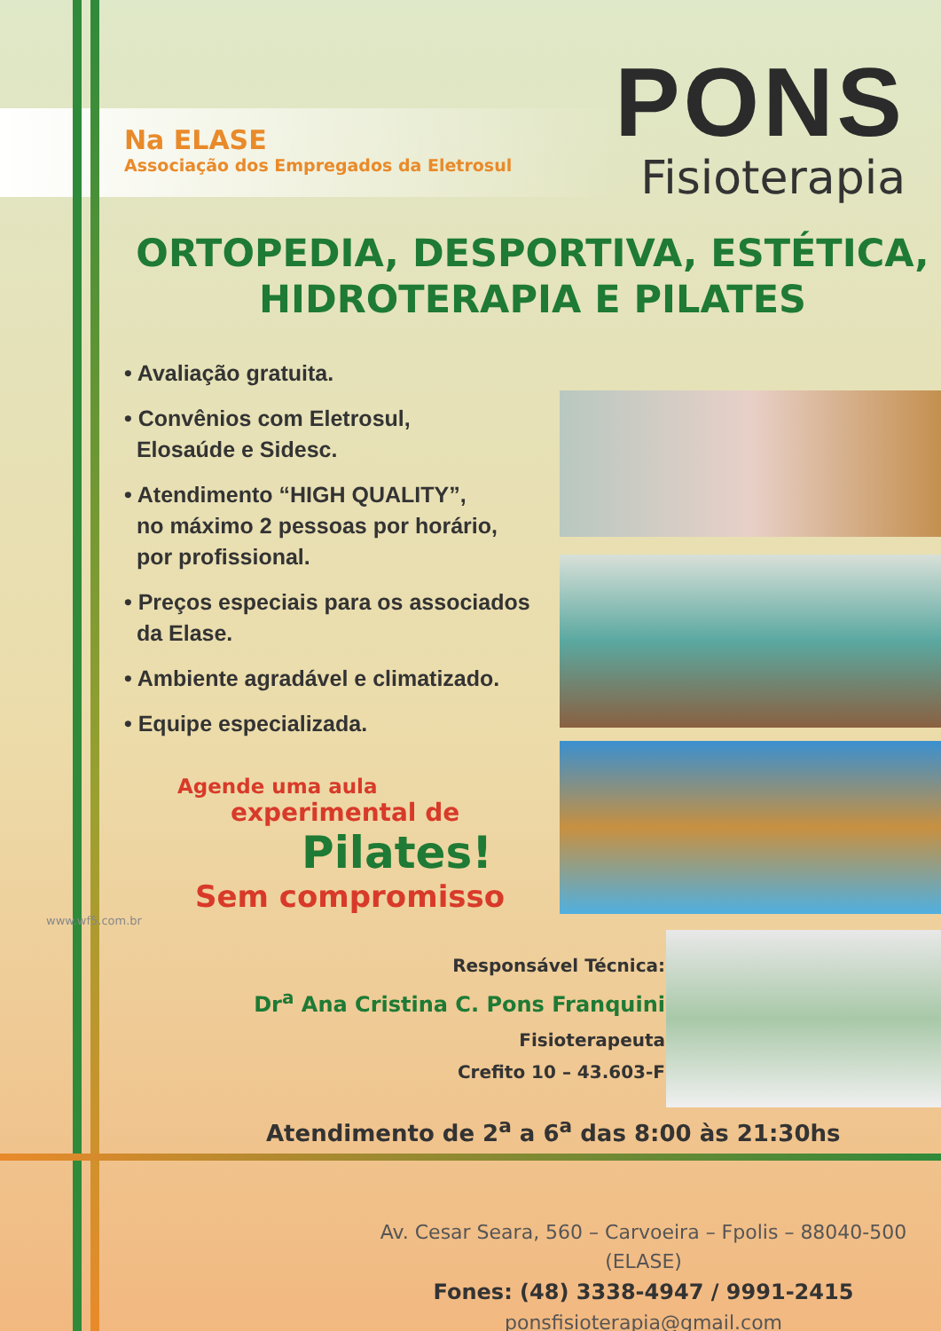Na ELASE
Associação dos Empregados da Eletrosul
PONS
Fisioterapia
ORTOPEDIA, DESPORTIVA, ESTÉTICA,
HIDROTERAPIA E PILATES
• Avaliação gratuita.
• Convênios com Eletrosul,
Elosaúde e Sidesc.
• Atendimento “HIGH QUALITY”,
no máximo 2 pessoas por horário,
por profissional.
• Preços especiais para os associados
da Elase.
• Ambiente agradável e climatizado.
• Equipe especializada.
Agende uma aula
experimental de
Pilates!
Sem compromisso
Responsável Técnica:
Dr<sup>a</sup> Ana Cristina C. Pons Franquini
Fisioterapeuta
Crefito 10 – 43.603-F
Atendimento de 2<sup>a</sup> a 6<sup>a</sup> das 8:00 às 21:30hs
Av. Cesar Seara, 560 – Carvoeira – Fpolis – 88040-500 (ELASE)
Fones: (48) 3338-4947 / 9991-2415
ponsfisioterapia@gmail.com
www.wf5.com.br